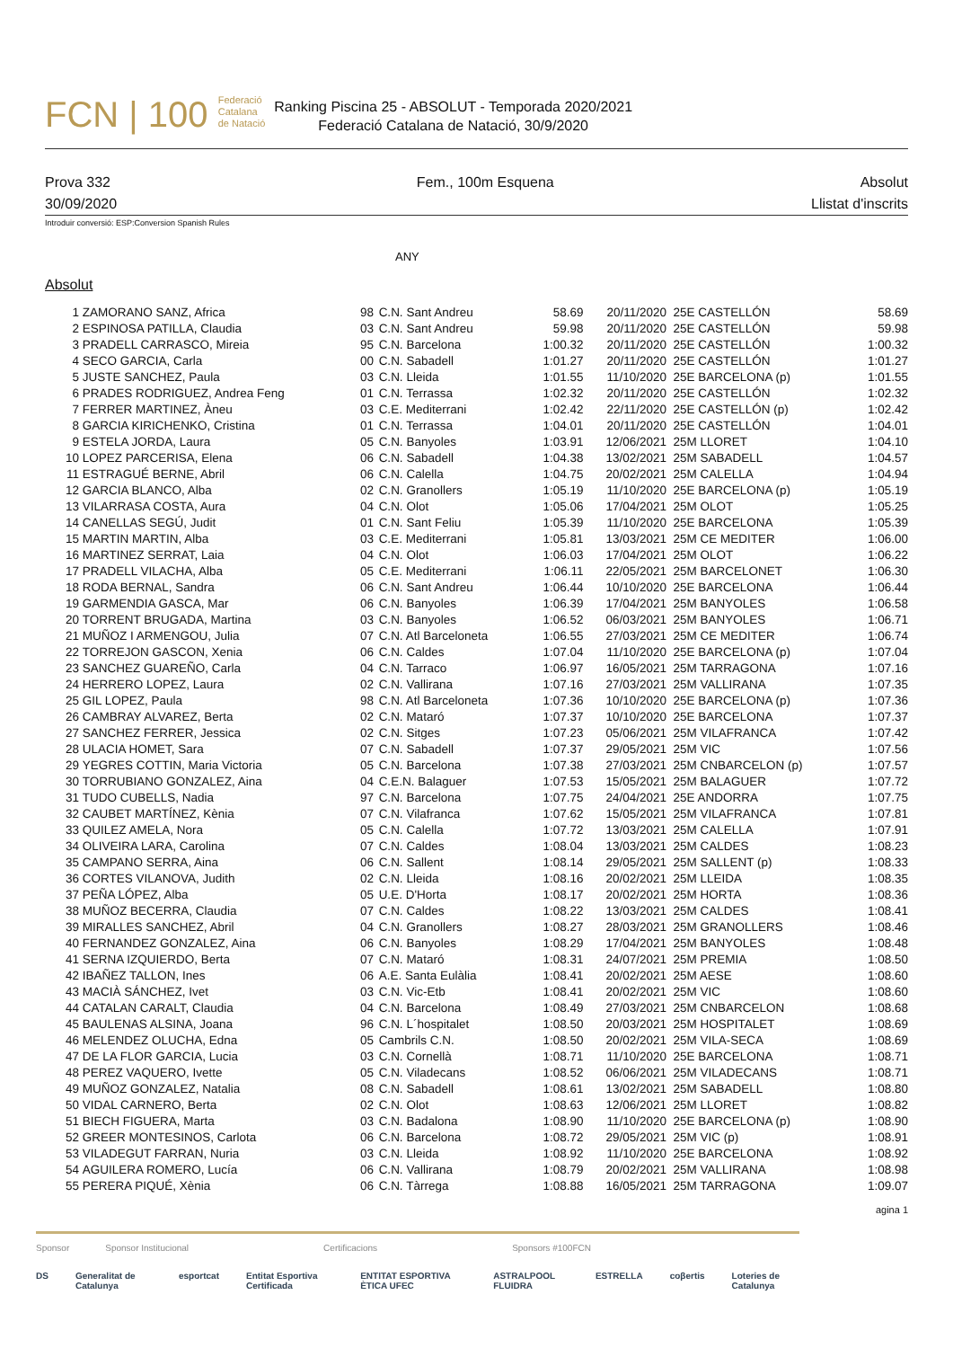FCN | 100 Federació
Catalana
de Natació
Ranking Piscina 25 - ABSOLUT - Temporada 2020/2021
Federació Catalana de Natació, 30/9/2020
Prova 332 Fem., 100m Esquena Absolut
30/09/2020 Llistat d'inscrits
Introduir conversió: ESP:Conversion Spanish Rules
ANY
Absolut
| 1 | ZAMORANO SANZ, Africa | 98 | C.N. Sant Andreu | 58.69 | 20/11/2020 | 25E CASTELLÓN | 58.69 |
| 2 | ESPINOSA PATILLA, Claudia | 03 | C.N. Sant Andreu | 59.98 | 20/11/2020 | 25E CASTELLÓN | 59.98 |
| 3 | PRADELL CARRASCO, Mireia | 95 | C.N. Barcelona | 1:00.32 | 20/11/2020 | 25E CASTELLÓN | 1:00.32 |
| 4 | SECO GARCIA, Carla | 00 | C.N. Sabadell | 1:01.27 | 20/11/2020 | 25E CASTELLÓN | 1:01.27 |
| 5 | JUSTE SANCHEZ, Paula | 03 | C.N. Lleida | 1:01.55 | 11/10/2020 | 25E BARCELONA (p) | 1:01.55 |
| 6 | PRADES RODRIGUEZ, Andrea Feng | 01 | C.N. Terrassa | 1:02.32 | 20/11/2020 | 25E CASTELLÓN | 1:02.32 |
| 7 | FERRER MARTINEZ, Àneu | 03 | C.E. Mediterrani | 1:02.42 | 22/11/2020 | 25E CASTELLÓN (p) | 1:02.42 |
| 8 | GARCIA KIRICHENKO, Cristina | 01 | C.N. Terrassa | 1:04.01 | 20/11/2020 | 25E CASTELLÓN | 1:04.01 |
| 9 | ESTELA JORDA, Laura | 05 | C.N. Banyoles | 1:03.91 | 12/06/2021 | 25M LLORET | 1:04.10 |
| 10 | LOPEZ PARCERISA, Elena | 06 | C.N. Sabadell | 1:04.38 | 13/02/2021 | 25M SABADELL | 1:04.57 |
| 11 | ESTRAGUÉ BERNE, Abril | 06 | C.N. Calella | 1:04.75 | 20/02/2021 | 25M CALELLA | 1:04.94 |
| 12 | GARCIA BLANCO, Alba | 02 | C.N. Granollers | 1:05.19 | 11/10/2020 | 25E BARCELONA (p) | 1:05.19 |
| 13 | VILARRASA COSTA, Aura | 04 | C.N. Olot | 1:05.06 | 17/04/2021 | 25M OLOT | 1:05.25 |
| 14 | CANELLAS SEGÚ, Judit | 01 | C.N. Sant Feliu | 1:05.39 | 11/10/2020 | 25E BARCELONA | 1:05.39 |
| 15 | MARTIN MARTIN, Alba | 03 | C.E. Mediterrani | 1:05.81 | 13/03/2021 | 25M CE MEDITER | 1:06.00 |
| 16 | MARTINEZ SERRAT, Laia | 04 | C.N. Olot | 1:06.03 | 17/04/2021 | 25M OLOT | 1:06.22 |
| 17 | PRADELL VILACHA, Alba | 05 | C.E. Mediterrani | 1:06.11 | 22/05/2021 | 25M BARCELONET | 1:06.30 |
| 18 | RODA BERNAL, Sandra | 06 | C.N. Sant Andreu | 1:06.44 | 10/10/2020 | 25E BARCELONA | 1:06.44 |
| 19 | GARMENDIA GASCA, Mar | 06 | C.N. Banyoles | 1:06.39 | 17/04/2021 | 25M BANYOLES | 1:06.58 |
| 20 | TORRENT BRUGADA, Martina | 03 | C.N. Banyoles | 1:06.52 | 06/03/2021 | 25M BANYOLES | 1:06.71 |
| 21 | MUÑOZ I ARMENGOU, Julia | 07 | C.N. Atl Barceloneta | 1:06.55 | 27/03/2021 | 25M CE MEDITER | 1:06.74 |
| 22 | TORREJON GASCON, Xenia | 06 | C.N. Caldes | 1:07.04 | 11/10/2020 | 25E BARCELONA (p) | 1:07.04 |
| 23 | SANCHEZ GUAREÑO, Carla | 04 | C.N. Tarraco | 1:06.97 | 16/05/2021 | 25M TARRAGONA | 1:07.16 |
| 24 | HERRERO LOPEZ, Laura | 02 | C.N. Vallirana | 1:07.16 | 27/03/2021 | 25M VALLIRANA | 1:07.35 |
| 25 | GIL LOPEZ, Paula | 98 | C.N. Atl Barceloneta | 1:07.36 | 10/10/2020 | 25E BARCELONA (p) | 1:07.36 |
| 26 | CAMBRAY ALVAREZ, Berta | 02 | C.N. Mataró | 1:07.37 | 10/10/2020 | 25E BARCELONA | 1:07.37 |
| 27 | SANCHEZ FERRER, Jessica | 02 | C.N. Sitges | 1:07.23 | 05/06/2021 | 25M VILAFRANCA | 1:07.42 |
| 28 | ULACIA HOMET, Sara | 07 | C.N. Sabadell | 1:07.37 | 29/05/2021 | 25M VIC | 1:07.56 |
| 29 | YEGRES COTTIN, Maria Victoria | 05 | C.N. Barcelona | 1:07.38 | 27/03/2021 | 25M CNBARCELON (p) | 1:07.57 |
| 30 | TORRUBIANO GONZALEZ, Aina | 04 | C.E.N. Balaguer | 1:07.53 | 15/05/2021 | 25M BALAGUER | 1:07.72 |
| 31 | TUDO CUBELLS, Nadia | 97 | C.N. Barcelona | 1:07.75 | 24/04/2021 | 25E ANDORRA | 1:07.75 |
| 32 | CAUBET MARTÍNEZ, Kènia | 07 | C.N. Vilafranca | 1:07.62 | 15/05/2021 | 25M VILAFRANCA | 1:07.81 |
| 33 | QUILEZ AMELA, Nora | 05 | C.N. Calella | 1:07.72 | 13/03/2021 | 25M CALELLA | 1:07.91 |
| 34 | OLIVEIRA LARA, Carolina | 07 | C.N. Caldes | 1:08.04 | 13/03/2021 | 25M CALDES | 1:08.23 |
| 35 | CAMPANO SERRA, Aina | 06 | C.N. Sallent | 1:08.14 | 29/05/2021 | 25M SALLENT (p) | 1:08.33 |
| 36 | CORTES VILANOVA, Judith | 02 | C.N. Lleida | 1:08.16 | 20/02/2021 | 25M LLEIDA | 1:08.35 |
| 37 | PEÑA LÓPEZ, Alba | 05 | U.E. D'Horta | 1:08.17 | 20/02/2021 | 25M HORTA | 1:08.36 |
| 38 | MUÑOZ BECERRA, Claudia | 07 | C.N. Caldes | 1:08.22 | 13/03/2021 | 25M CALDES | 1:08.41 |
| 39 | MIRALLES SANCHEZ, Abril | 04 | C.N. Granollers | 1:08.27 | 28/03/2021 | 25M GRANOLLERS | 1:08.46 |
| 40 | FERNANDEZ GONZALEZ, Aina | 06 | C.N. Banyoles | 1:08.29 | 17/04/2021 | 25M BANYOLES | 1:08.48 |
| 41 | SERNA IZQUIERDO, Berta | 07 | C.N. Mataró | 1:08.31 | 24/07/2021 | 25M PREMIA | 1:08.50 |
| 42 | IBAÑEZ TALLON, Ines | 06 | A.E. Santa Eulàlia | 1:08.41 | 20/02/2021 | 25M AESE | 1:08.60 |
| 43 | MACIÀ SÁNCHEZ, Ivet | 03 | C.N. Vic-Etb | 1:08.41 | 20/02/2021 | 25M VIC | 1:08.60 |
| 44 | CATALAN CARALT, Claudia | 04 | C.N. Barcelona | 1:08.49 | 27/03/2021 | 25M CNBARCELON | 1:08.68 |
| 45 | BAULENAS ALSINA, Joana | 96 | C.N. L´hospitalet | 1:08.50 | 20/03/2021 | 25M HOSPITALET | 1:08.69 |
| 46 | MELENDEZ OLUCHA, Edna | 05 | Cambrils C.N. | 1:08.50 | 20/02/2021 | 25M VILA-SECA | 1:08.69 |
| 47 | DE LA FLOR GARCIA, Lucia | 03 | C.N. Cornellà | 1:08.71 | 11/10/2020 | 25E BARCELONA | 1:08.71 |
| 48 | PEREZ VAQUERO, Ivette | 05 | C.N. Viladecans | 1:08.52 | 06/06/2021 | 25M VILADECANS | 1:08.71 |
| 49 | MUÑOZ GONZALEZ, Natalia | 08 | C.N. Sabadell | 1:08.61 | 13/02/2021 | 25M SABADELL | 1:08.80 |
| 50 | VIDAL CARNERO, Berta | 02 | C.N. Olot | 1:08.63 | 12/06/2021 | 25M LLORET | 1:08.82 |
| 51 | BIECH FIGUERA, Marta | 03 | C.N. Badalona | 1:08.90 | 11/10/2020 | 25E BARCELONA (p) | 1:08.90 |
| 52 | GREER MONTESINOS, Carlota | 06 | C.N. Barcelona | 1:08.72 | 29/05/2021 | 25M VIC (p) | 1:08.91 |
| 53 | VILADEGUT FARRAN, Nuria | 03 | C.N. Lleida | 1:08.92 | 11/10/2020 | 25E BARCELONA | 1:08.92 |
| 54 | AGUILERA ROMERO, Lucía | 06 | C.N. Vallirana | 1:08.79 | 20/02/2021 | 25M VALLIRANA | 1:08.98 |
| 55 | PERERA PIQUÉ, Xènia | 06 | C.N. Tàrrega | 1:08.88 | 16/05/2021 | 25M TARRAGONA | 1:09.07 |
agina 1
Sponsor Sponsor Institucional Certificacions Sponsors #100FCN
DS Generalitat de Catalunya esportcat Entitat Esportiva Certificada ENTITAT ESPORTIVA ÈTICA UFEC ASTRALPOOL FLUIDRA ESTRELLA coβertis Loteries de Catalunya